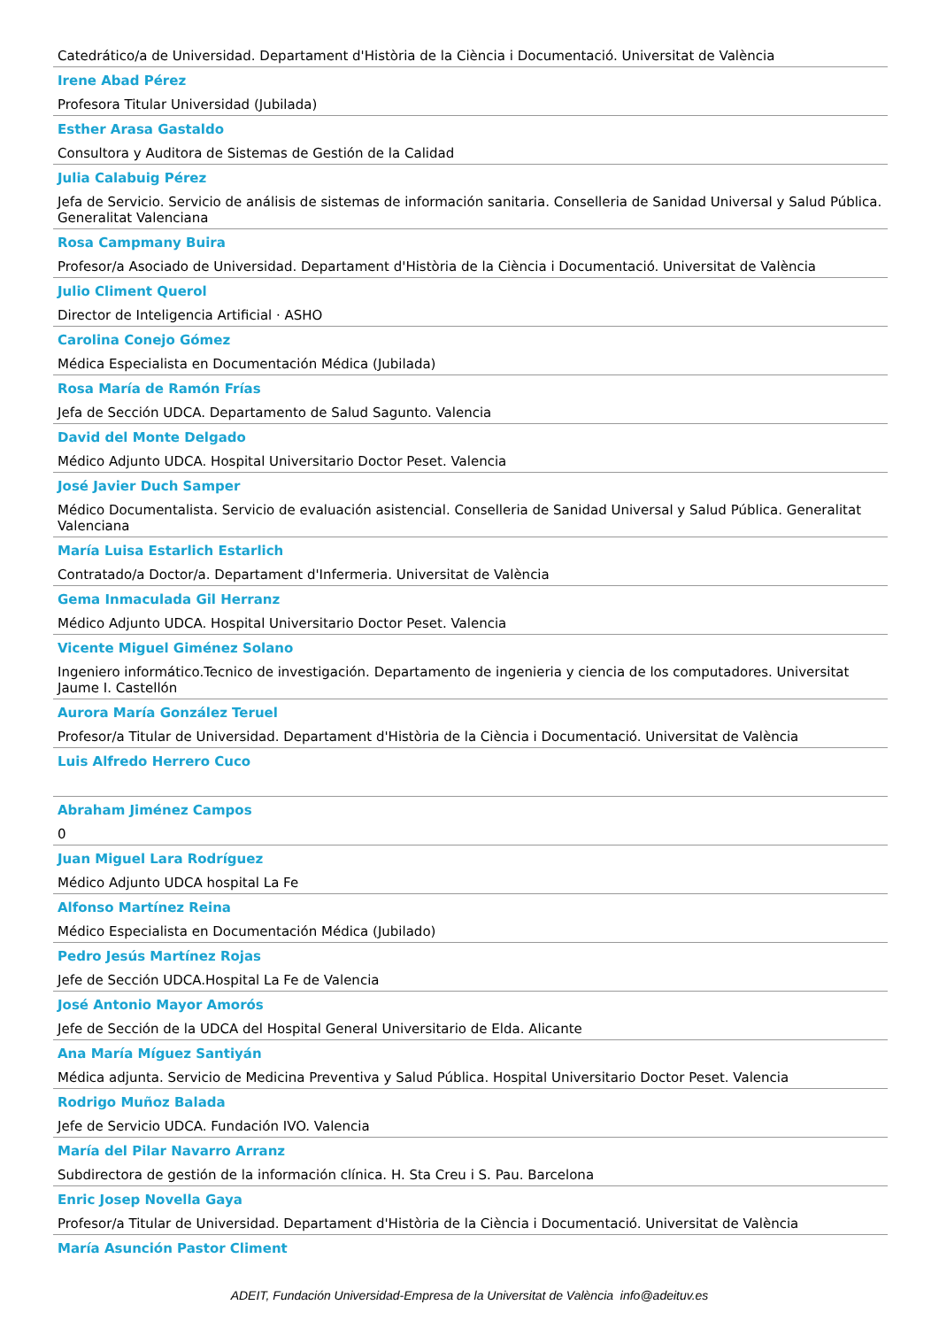Catedrático/a de Universidad. Departament d'Història de la Ciència i Documentació. Universitat de València
Irene Abad Pérez
Profesora Titular Universidad (Jubilada)
Esther Arasa Gastaldo
Consultora y Auditora de Sistemas de Gestión de la Calidad
Julia Calabuig Pérez
Jefa de Servicio. Servicio de análisis de sistemas de información sanitaria. Conselleria de Sanidad Universal y Salud Pública. Generalitat Valenciana
Rosa Campmany Buira
Profesor/a Asociado de Universidad. Departament d'Història de la Ciència i Documentació. Universitat de València
Julio Climent Querol
Director de Inteligencia Artificial · ASHO
Carolina Conejo Gómez
Médica Especialista en Documentación Médica (Jubilada)
Rosa María de Ramón Frías
Jefa de Sección UDCA. Departamento de Salud Sagunto. Valencia
David del Monte Delgado
Médico Adjunto UDCA. Hospital Universitario Doctor Peset. Valencia
José Javier Duch Samper
Médico Documentalista. Servicio de evaluación asistencial. Conselleria de Sanidad Universal y Salud Pública. Generalitat Valenciana
María Luisa Estarlich Estarlich
Contratado/a Doctor/a. Departament d'Infermeria. Universitat de València
Gema Inmaculada Gil Herranz
Médico Adjunto UDCA. Hospital Universitario Doctor Peset. Valencia
Vicente Miguel Giménez Solano
Ingeniero informático.Tecnico de investigación. Departamento de ingenieria y ciencia de los computadores. Universitat Jaume I. Castellón
Aurora María González Teruel
Profesor/a Titular de Universidad. Departament d'Història de la Ciència i Documentació. Universitat de València
Luis Alfredo Herrero Cuco
Abraham Jiménez Campos
0
Juan Miguel Lara Rodríguez
Médico Adjunto UDCA hospital La Fe
Alfonso Martínez Reina
Médico Especialista en Documentación Médica (Jubilado)
Pedro Jesús Martínez Rojas
Jefe de Sección UDCA.Hospital La Fe de Valencia
José Antonio Mayor Amorós
Jefe de Sección de la UDCA del Hospital General Universitario de Elda. Alicante
Ana María Míguez Santiyán
Médica adjunta. Servicio de Medicina Preventiva y Salud Pública. Hospital Universitario Doctor Peset. Valencia
Rodrigo Muñoz Balada
Jefe de Servicio UDCA. Fundación IVO. Valencia
María del Pilar Navarro Arranz
Subdirectora de gestión de la información clínica. H. Sta Creu i S. Pau. Barcelona
Enric Josep Novella Gaya
Profesor/a Titular de Universidad. Departament d'Història de la Ciència i Documentació. Universitat de València
María Asunción Pastor Climent
ADEIT, Fundación Universidad-Empresa de la Universitat de València info@adeituv.es